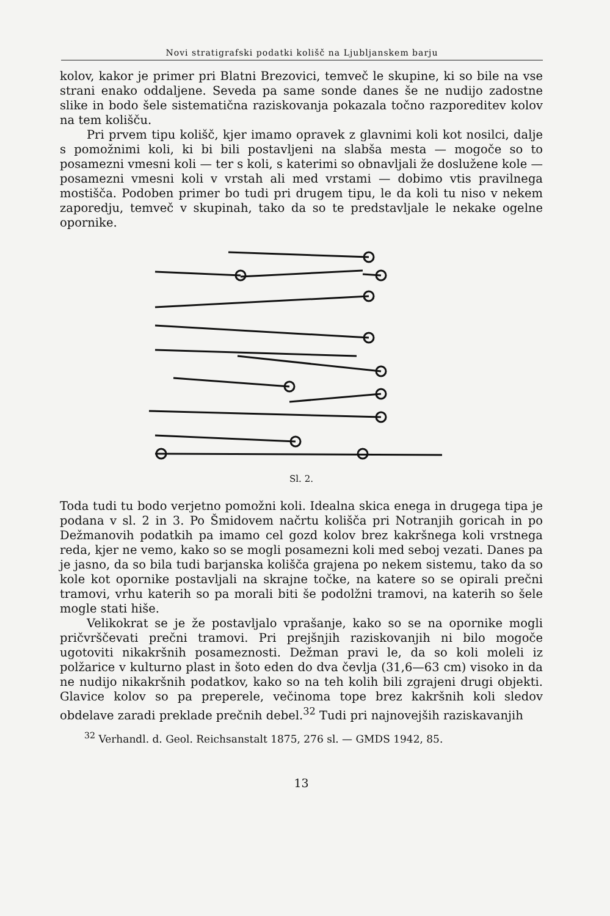Novi stratigrafski podatki kolišč na Ljubljanskem barju
kolov, kakor je primer pri Blatni Brezovici, temveč le skupine, ki so bile na vse strani enako oddaljene. Seveda pa same sonde danes še ne nudijo zadostne slike in bodo šele sistematična raziskovanja pokazala točno razporeditev kolov na tem kolišču.
Pri prvem tipu kolišč, kjer imamo opravek z glavnimi koli kot nosilci, dalje s pomožnimi koli, ki bi bili postavljeni na slabša mesta — mogoče so to posamezni vmesni koli — ter s koli, s katerimi so obnavljali že doslužene kole — posamezni vmesni koli v vrstah ali med vrstami — dobimo vtis pravilnega mostišča. Podoben primer bo tudi pri drugem tipu, le da koli tu niso v nekem zaporedju, temveč v skupinah, tako da so te predstavljale le nekake ogelne opornike.
Sl. 2.
Toda tudi tu bodo verjetno pomožni koli. Idealna skica enega in drugega tipa je podana v sl. 2 in 3. Po Šmidovem načrtu kolišča pri Notranjih goricah in po Dežmanovih podatkih pa imamo cel gozd kolov brez kakršnega koli vrstnega reda, kjer ne vemo, kako so se mogli posamezni koli med seboj vezati. Danes pa je jasno, da so bila tudi barjanska kolišča grajena po nekem sistemu, tako da so kole kot opornike postavljali na skrajne točke, na katere so se opirali prečni tramovi, vrhu katerih so pa morali biti še podolžni tramovi, na katerih so šele mogle stati hiše.
Velikokrat se je že postavljalo vprašanje, kako so se na opornike mogli pričvrščevati prečni tramovi. Pri prejšnjih raziskovanjih ni bilo mogoče ugotoviti nikakršnih posameznosti. Dežman pravi le, da so koli moleli iz polžarice v kulturno plast in šoto eden do dva čevlja (31,6—63 cm) visoko in da ne nudijo nikakršnih podatkov, kako so na teh kolih bili zgrajeni drugi objekti. Glavice kolov so pa preperele, večinoma tope brez kakršnih koli sledov obdelave zaradi preklade prečnih debel.<sup>32</sup> Tudi pri najnovejših raziskavanjih
<sup>32</sup> Verhandl. d. Geol. Reichsanstalt 1875, 276 sl. — GMDS 1942, 85.
13